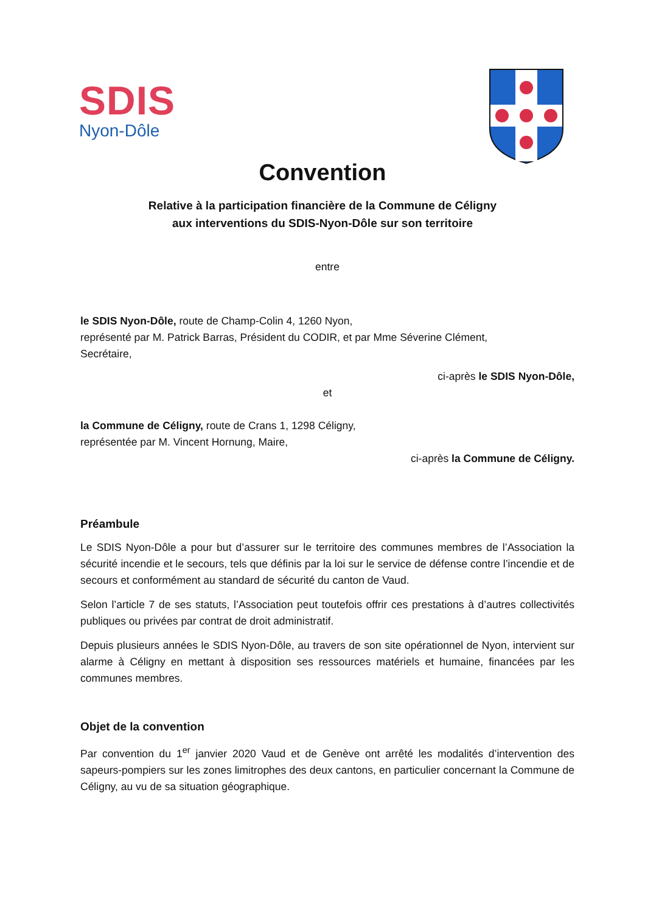SDIS
Nyon-Dôle
Convention
Relative à la participation financière de la Commune de Céligny
aux interventions du SDIS-Nyon-Dôle sur son territoire
entre
le SDIS Nyon-Dôle, route de Champ-Colin 4, 1260 Nyon,
représenté par M. Patrick Barras, Président du CODIR, et par Mme Séverine Clément,
Secrétaire,
ci-après le SDIS Nyon-Dôle,
et
la Commune de Céligny, route de Crans 1, 1298 Céligny,
représentée par M. Vincent Hornung, Maire,
ci-après la Commune de Céligny.
Préambule
Le SDIS Nyon-Dôle a pour but d’assurer sur le territoire des communes membres de l’Association la sécurité incendie et le secours, tels que définis par la loi sur le service de défense contre l’incendie et de secours et conformément au standard de sécurité du canton de Vaud.
Selon l’article 7 de ses statuts, l’Association peut toutefois offrir ces prestations à d’autres collectivités publiques ou privées par contrat de droit administratif.
Depuis plusieurs années le SDIS Nyon-Dôle, au travers de son site opérationnel de Nyon, intervient sur alarme à Céligny en mettant à disposition ses ressources matériels et humaine, financées par les communes membres.
Objet de la convention
Par convention du 1<sup>er</sup> janvier 2020 Vaud et de Genève ont arrêté les modalités d’intervention des sapeurs-pompiers sur les zones limitrophes des deux cantons, en particulier concernant la Commune de Céligny, au vu de sa situation géographique.